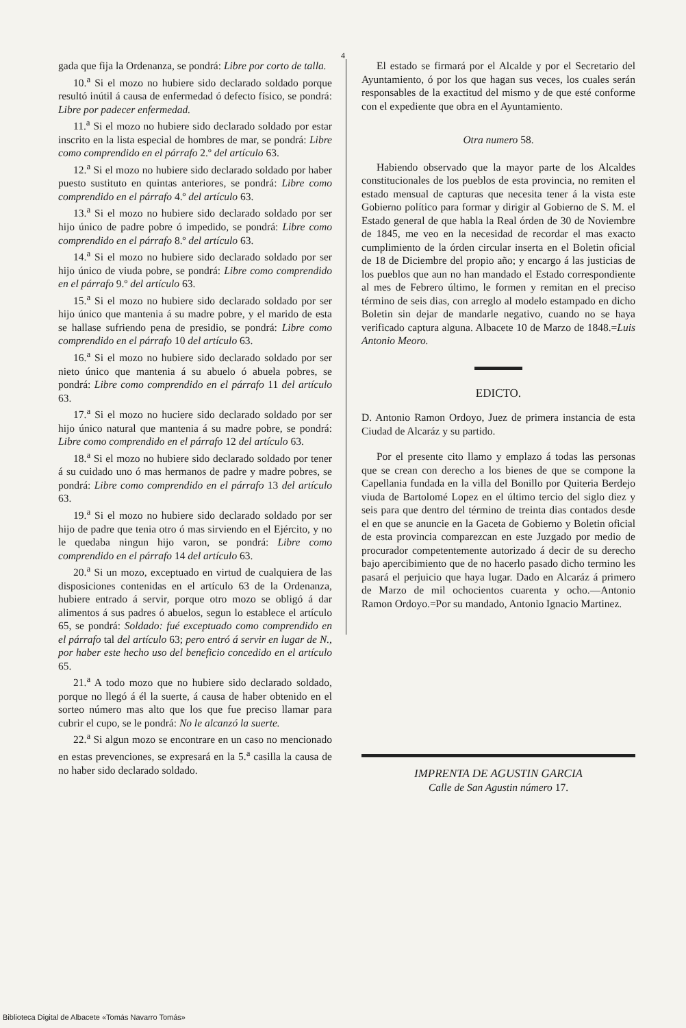4
gada que fija la Ordenanza, se pondrá: Libre por corto de talla.
10.<sup>a</sup> Si el mozo no hubiere sido declarado soldado porque resultó inútil á causa de enfermedad ó defecto físico, se pondrá: Libre por padecer enfermedad.
11.<sup>a</sup> Si el mozo no hubiere sido declarado soldado por estar inscrito en la lista especial de hombres de mar, se pondrá: Libre como comprendido en el párrafo 2.º del artículo 63.
12.<sup>a</sup> Si el mozo no hubiere sido declarado soldado por haber puesto sustituto en quintas anteriores, se pondrá: Libre como comprendido en el párrafo 4.º del artículo 63.
13.<sup>a</sup> Si el mozo no hubiere sido declarado soldado por ser hijo único de padre pobre ó impedido, se pondrá: Libre como comprendido en el párrafo 8.º del artículo 63.
14.<sup>a</sup> Si el mozo no hubiere sido declarado soldado por ser hijo único de viuda pobre, se pondrá: Libre como comprendido en el párrafo 9.º del artículo 63.
15.<sup>a</sup> Si el mozo no hubiere sido declarado soldado por ser hijo único que mantenia á su madre pobre, y el marido de esta se hallase sufriendo pena de presidio, se pondrá: Libre como comprendido en el párrafo 10 del artículo 63.
16.<sup>a</sup> Si el mozo no hubiere sido declarado soldado por ser nieto único que mantenia á su abuelo ó abuela pobres, se pondrá: Libre como comprendido en el párrafo 11 del artículo 63.
17.<sup>a</sup> Si el mozo no huciere sido declarado soldado por ser hijo único natural que mantenia á su madre pobre, se pondrá: Libre como comprendido en el párrafo 12 del artículo 63.
18.<sup>a</sup> Si el mozo no hubiere sido declarado soldado por tener á su cuidado uno ó mas hermanos de padre y madre pobres, se pondrá: Libre como comprendido en el párrafo 13 del artículo 63.
19.<sup>a</sup> Si el mozo no hubiere sido declarado soldado por ser hijo de padre que tenia otro ó mas sirviendo en el Ejército, y no le quedaba ningun hijo varon, se pondrá: Libre como comprendido en el párrafo 14 del artículo 63.
20.<sup>a</sup> Si un mozo, exceptuado en virtud de cualquiera de las disposiciones contenidas en el artículo 63 de la Ordenanza, hubiere entrado á servir, porque otro mozo se obligó á dar alimentos á sus padres ó abuelos, segun lo establece el artículo 65, se pondrá: Soldado: fué exceptuado como comprendido en el párrafo tal del artículo 63; pero entró á servir en lugar de N., por haber este hecho uso del beneficio concedido en el artículo 65.
21.<sup>a</sup> A todo mozo que no hubiere sido declarado soldado, porque no llegó á él la suerte, á causa de haber obtenido en el sorteo número mas alto que los que fue preciso llamar para cubrir el cupo, se le pondrá: No le alcanzó la suerte.
22.<sup>a</sup> Si algun mozo se encontrare en un caso no mencionado en estas prevenciones, se expresará en la 5.<sup>a</sup> casilla la causa de no haber sido declarado soldado.
El estado se firmará por el Alcalde y por el Secretario del Ayuntamiento, ó por los que hagan sus veces, los cuales serán responsables de la exactitud del mismo y de que esté conforme con el expediente que obra en el Ayuntamiento.
Otra numero 58.
Habiendo observado que la mayor parte de los Alcaldes constitucionales de los pueblos de esta provincia, no remiten el estado mensual de capturas que necesita tener á la vista este Gobierno político para formar y dirigir al Gobierno de S. M. el Estado general de que habla la Real órden de 30 de Noviembre de 1845, me veo en la necesidad de recordar el mas exacto cumplimiento de la órden circular inserta en el Boletin oficial de 18 de Diciembre del propio año; y encargo á las justicias de los pueblos que aun no han mandado el Estado correspondiente al mes de Febrero último, le formen y remitan en el preciso término de seis dias, con arreglo al modelo estampado en dicho Boletin sin dejar de mandarle negativo, cuando no se haya verificado captura alguna. Albacete 10 de Marzo de 1848.=Luis Antonio Meoro.
EDICTO.
D. Antonio Ramon Ordoyo, Juez de primera instancia de esta Ciudad de Alcaráz y su partido.
Por el presente cito llamo y emplazo á todas las personas que se crean con derecho a los bienes de que se compone la Capellania fundada en la villa del Bonillo por Quiteria Berdejo viuda de Bartolomé Lopez en el último tercio del siglo diez y seis para que dentro del término de treinta dias contados desde el en que se anuncie en la Gaceta de Gobierno y Boletin oficial de esta provincia comparezcan en este Juzgado por medio de procurador competentemente autorizado á decir de su derecho bajo apercibimiento que de no hacerlo pasado dicho termino les pasará el perjuicio que haya lugar. Dado en Alcaráz á primero de Marzo de mil ochocientos cuarenta y ocho.—Antonio Ramon Ordoyo.=Por su mandado, Antonio Ignacio Martinez.
IMPRENTA DE AGUSTIN GARCIA
Calle de San Agustin número 17.
Biblioteca Digital de Albacete «Tomás Navarro Tomás»